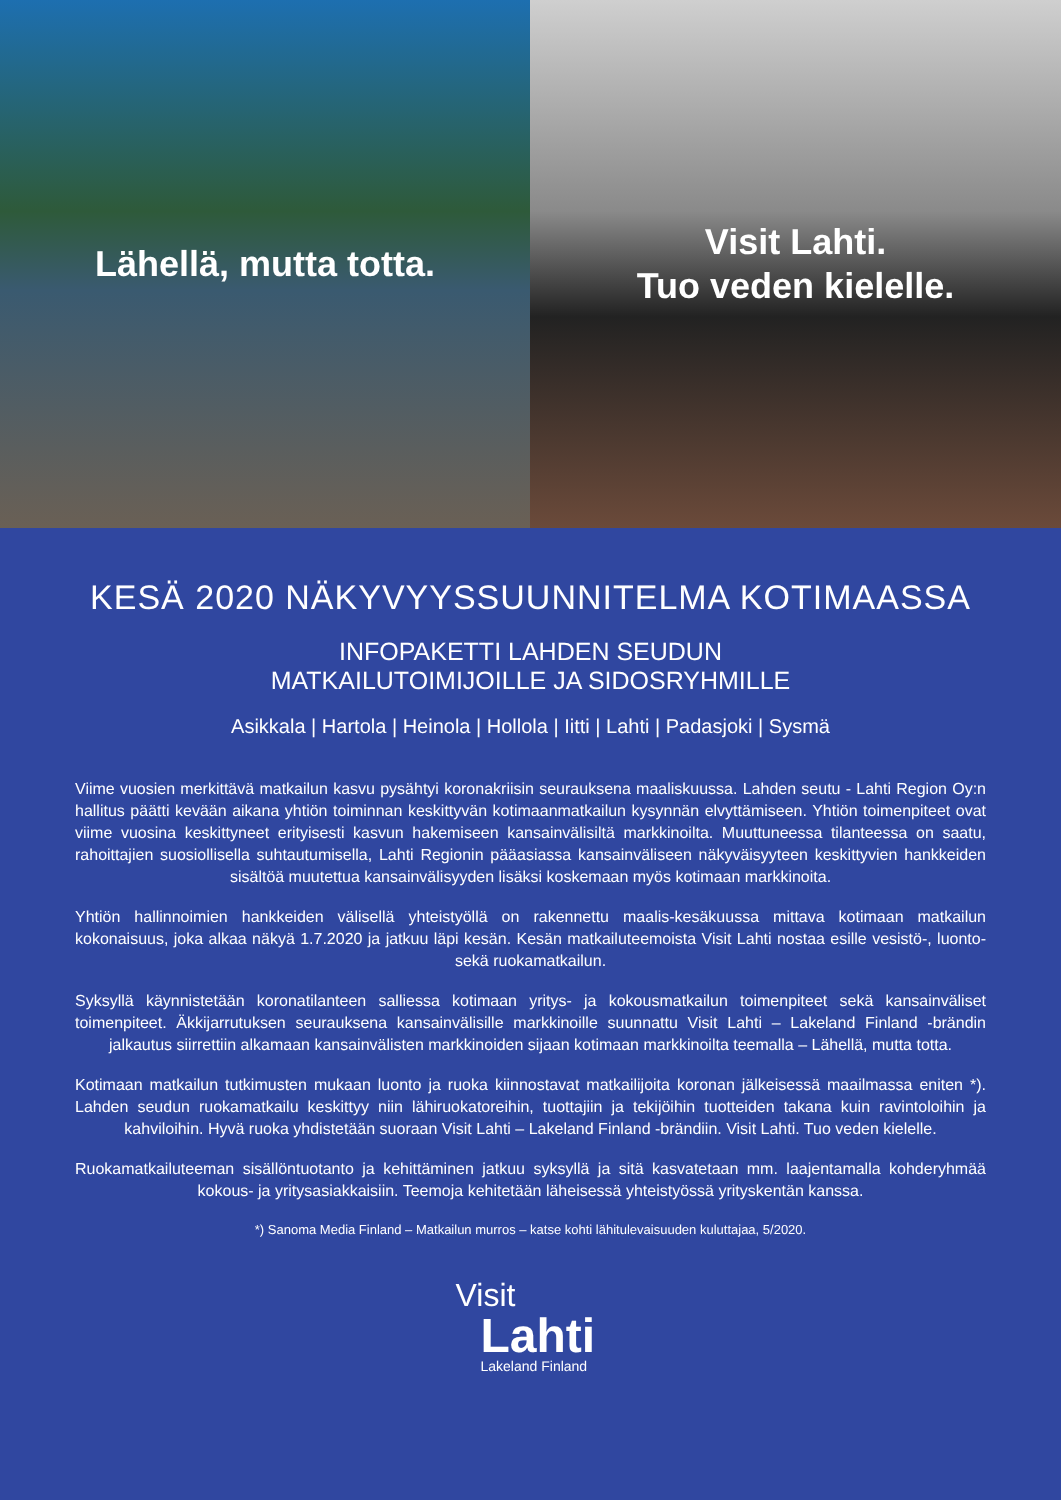Lähellä, mutta totta. Visit Lahti.
Tuo veden kielelle.
KESÄ 2020 NÄKYVYYSSUUNNITELMA KOTIMAASSA
INFOPAKETTI LAHDEN SEUDUN
MATKAILUTOIMIJOILLE JA SIDOSRYHMILLE
Asikkala | Hartola | Heinola | Hollola | Iitti | Lahti | Padasjoki | Sysmä
Viime vuosien merkittävä matkailun kasvu pysähtyi koronakriisin seurauksena maaliskuussa. Lahden seutu - Lahti Region Oy:n hallitus päätti kevään aikana yhtiön toiminnan keskittyvän kotimaanmatkailun kysynnän elvyttämiseen. Yhtiön toimenpiteet ovat viime vuosina keskittyneet erityisesti kasvun hakemiseen kansainvälisiltä markkinoilta. Muuttuneessa tilanteessa on saatu, rahoittajien suosiollisella suhtautumisella, Lahti Regionin pääasiassa kansainväliseen näkyväisyyteen keskittyvien hankkeiden sisältöä muutettua kansainvälisyyden lisäksi koskemaan myös kotimaan markkinoita.
Yhtiön hallinnoimien hankkeiden välisellä yhteistyöllä on rakennettu maalis-kesäkuussa mittava kotimaan matkailun kokonaisuus, joka alkaa näkyä 1.7.2020 ja jatkuu läpi kesän. Kesän matkailuteemoista Visit Lahti nostaa esille vesistö-, luonto- sekä ruokamatkailun.
Syksyllä käynnistetään koronatilanteen salliessa kotimaan yritys- ja kokousmatkailun toimenpiteet sekä kansainväliset toimenpiteet. Äkkijarrutuksen seurauksena kansainvälisille markkinoille suunnattu Visit Lahti – Lakeland Finland -brändin jalkautus siirrettiin alkamaan kansainvälisten markkinoiden sijaan kotimaan markkinoilta teemalla – Lähellä, mutta totta.
Kotimaan matkailun tutkimusten mukaan luonto ja ruoka kiinnostavat matkailijoita koronan jälkeisessä maailmassa eniten *). Lahden seudun ruokamatkailu keskittyy niin lähiruokatoreihin, tuottajiin ja tekijöihin tuotteiden takana kuin ravintoloihin ja kahviloihin. Hyvä ruoka yhdistetään suoraan Visit Lahti – Lakeland Finland -brändiin. Visit Lahti. Tuo veden kielelle.
Ruokamatkailuteeman sisällöntuotanto ja kehittäminen jatkuu syksyllä ja sitä kasvatetaan mm. laajentamalla kohderyhmää kokous- ja yritysasiakkaisiin. Teemoja kehitetään läheisessä yhteistyössä yrityskentän kanssa.
*) Sanoma Media Finland – Matkailun murros – katse kohti lähitulevaisuuden kuluttajaa, 5/2020.
Visit
Lahti
Lakeland Finland